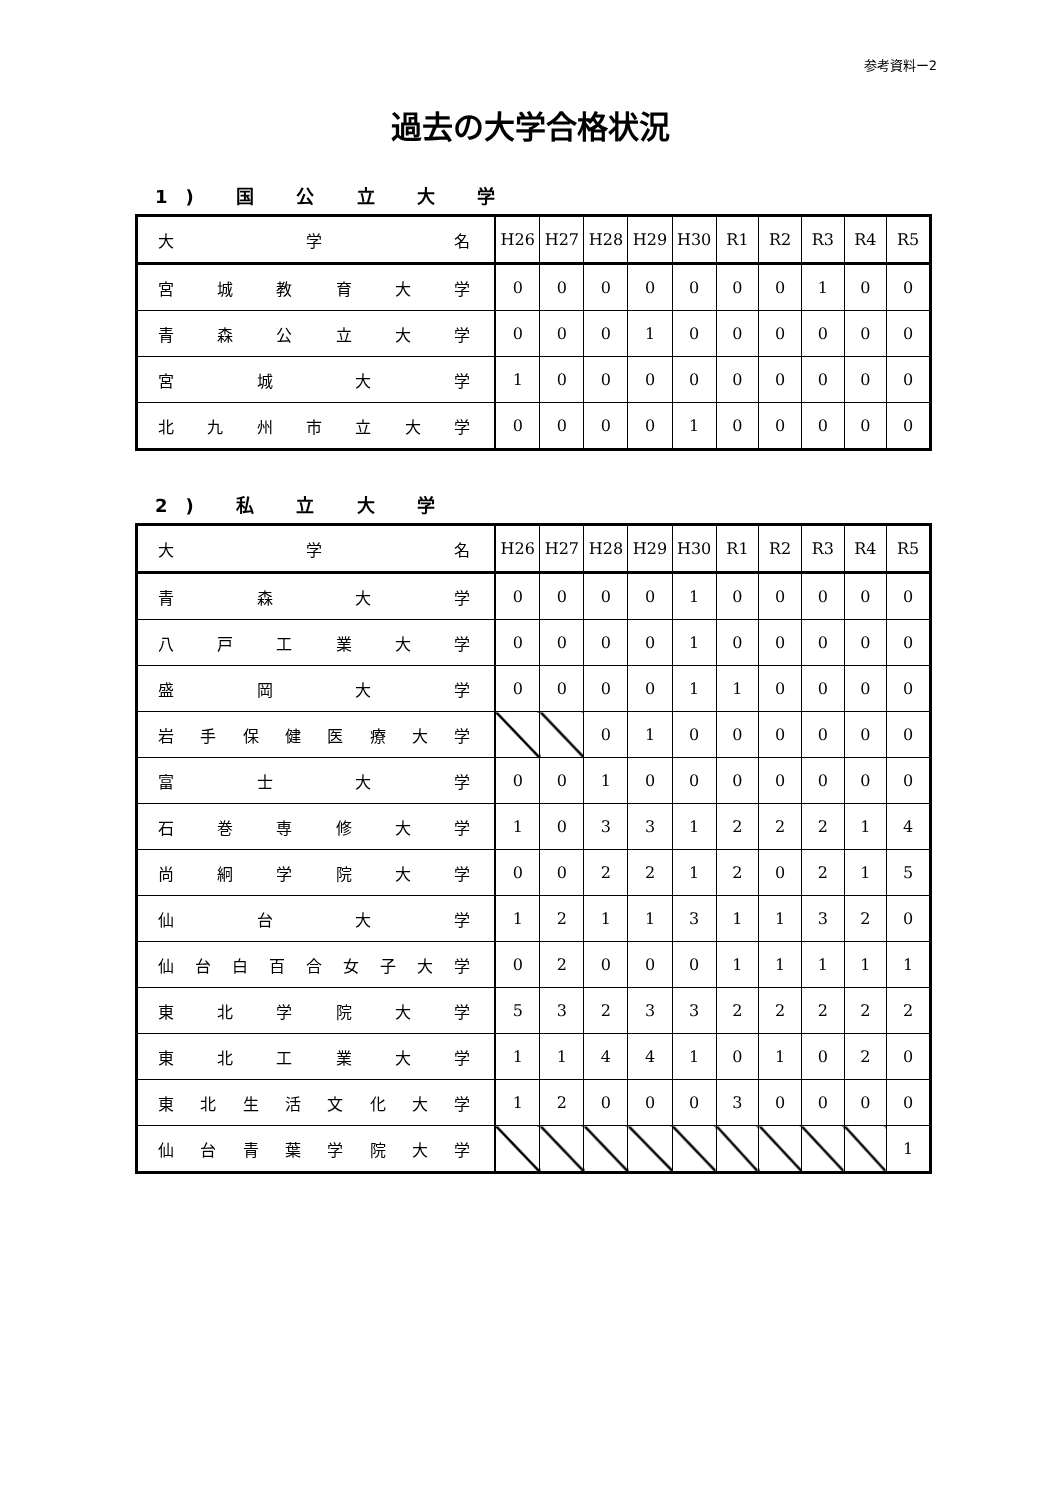参考資料ー2
過去の大学合格状況
1) 国 公 立 大 学
| 大 学 名 | H26 | H27 | H28 | H29 | H30 | R1 | R2 | R3 | R4 | R5 |
| --- | --- | --- | --- | --- | --- | --- | --- | --- | --- | --- |
| 宮 城 教 育 大 学 | 0 | 0 | 0 | 0 | 0 | 0 | 0 | 1 | 0 | 0 |
| 青 森 公 立 大 学 | 0 | 0 | 0 | 1 | 0 | 0 | 0 | 0 | 0 | 0 |
| 宮 城 大 学 | 1 | 0 | 0 | 0 | 0 | 0 | 0 | 0 | 0 | 0 |
| 北 九 州 市 立 大 学 | 0 | 0 | 0 | 0 | 1 | 0 | 0 | 0 | 0 | 0 |
2) 私 立 大 学
| 大 学 名 | H26 | H27 | H28 | H29 | H30 | R1 | R2 | R3 | R4 | R5 |
| --- | --- | --- | --- | --- | --- | --- | --- | --- | --- | --- |
| 青 森 大 学 | 0 | 0 | 0 | 0 | 1 | 0 | 0 | 0 | 0 | 0 |
| 八 戸 工 業 大 学 | 0 | 0 | 0 | 0 | 1 | 0 | 0 | 0 | 0 | 0 |
| 盛 岡 大 学 | 0 | 0 | 0 | 0 | 1 | 1 | 0 | 0 | 0 | 0 |
| 岩 手 保 健 医 療 大 学 | | | 0 | 1 | 0 | 0 | 0 | 0 | 0 | 0 |
| 富 士 大 学 | 0 | 0 | 1 | 0 | 0 | 0 | 0 | 0 | 0 | 0 |
| 石 巻 専 修 大 学 | 1 | 0 | 3 | 3 | 1 | 2 | 2 | 2 | 1 | 4 |
| 尚 絅 学 院 大 学 | 0 | 0 | 2 | 2 | 1 | 2 | 0 | 2 | 1 | 5 |
| 仙 台 大 学 | 1 | 2 | 1 | 1 | 3 | 1 | 1 | 3 | 2 | 0 |
| 仙 台 白 百 合 女 子 大 学 | 0 | 2 | 0 | 0 | 0 | 1 | 1 | 1 | 1 | 1 |
| 東 北 学 院 大 学 | 5 | 3 | 2 | 3 | 3 | 2 | 2 | 2 | 2 | 2 |
| 東 北 工 業 大 学 | 1 | 1 | 4 | 4 | 1 | 0 | 1 | 0 | 2 | 0 |
| 東 北 生 活 文 化 大 学 | 1 | 2 | 0 | 0 | 0 | 3 | 0 | 0 | 0 | 0 |
| 仙 台 青 葉 学 院 大 学 | | | | | | | | | | 1 |